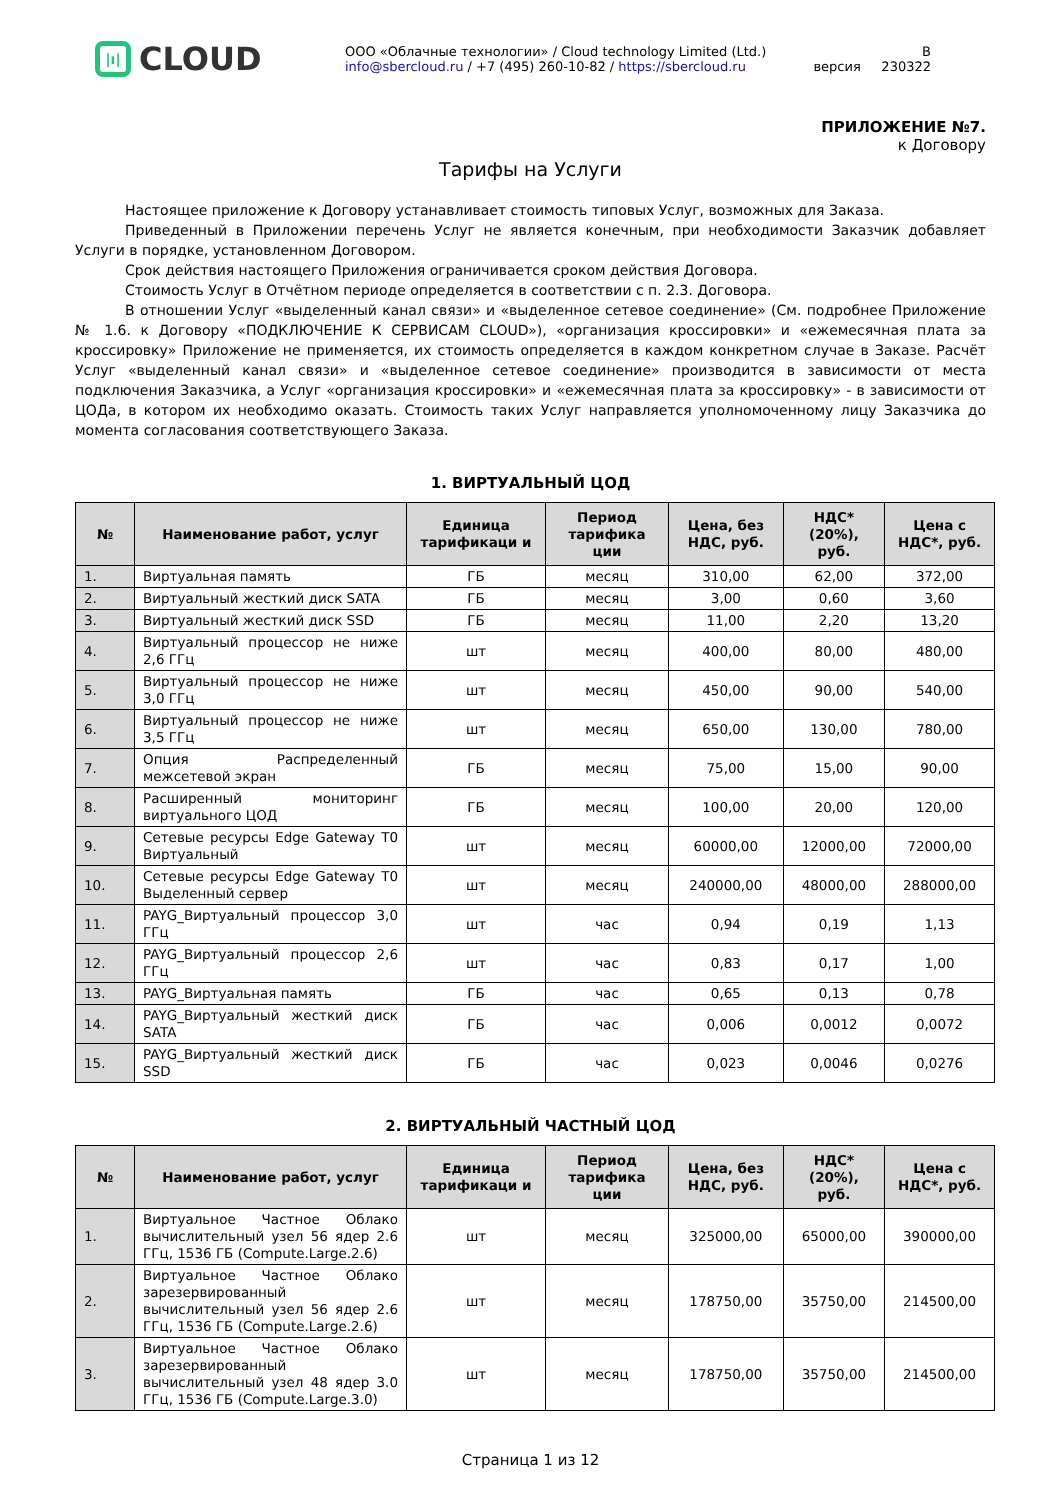|ı|
CLOUD
ООО «Облачные технологии» / Cloud technology Limited (Ltd.)
info@sbercloud.ru / +7 (495) 260-10-82 / https://sbercloud.ru
В
версия 230322
ПРИЛОЖЕНИЕ №7.
к Договору
Тарифы на Услуги
Настоящее приложение к Договору устанавливает стоимость типовых Услуг, возможных для Заказа.
Приведенный в Приложении перечень Услуг не является конечным, при необходимости Заказчик добавляет Услуги в порядке, установленном Договором.
Срок действия настоящего Приложения ограничивается сроком действия Договора.
Стоимость Услуг в Отчётном периоде определяется в соответствии с п. 2.3. Договора.
В отношении Услуг «выделенный канал связи» и «выделенное сетевое соединение» (См. подробнее Приложение № 1.6. к Договору «ПОДКЛЮЧЕНИЕ К СЕРВИСАМ CLOUD»), «организация кроссировки» и «ежемесячная плата за кроссировку» Приложение не применяется, их стоимость определяется в каждом конкретном случае в Заказе. Расчёт Услуг «выделенный канал связи» и «выделенное сетевое соединение» производится в зависимости от места подключения Заказчика, а Услуг «организация кроссировки» и «ежемесячная плата за кроссировку» - в зависимости от ЦОДа, в котором их необходимо оказать. Стоимость таких Услуг направляется уполномоченному лицу Заказчика до момента согласования соответствующего Заказа.
1. ВИРТУАЛЬНЫЙ ЦОД
| № | Наименование работ, услуг | Единица тарификаци и | Период тарифика ции | Цена, без НДС, руб. | НДС* (20%), руб. | Цена с НДС*, руб. |
| --- | --- | --- | --- | --- | --- | --- |
| 1. | Виртуальная память | ГБ | месяц | 310,00 | 62,00 | 372,00 |
| 2. | Виртуальный жесткий диск SATA | ГБ | месяц | 3,00 | 0,60 | 3,60 |
| 3. | Виртуальный жесткий диск SSD | ГБ | месяц | 11,00 | 2,20 | 13,20 |
| 4. | Виртуальный процессор не ниже 2,6 ГГц | шт | месяц | 400,00 | 80,00 | 480,00 |
| 5. | Виртуальный процессор не ниже 3,0 ГГц | шт | месяц | 450,00 | 90,00 | 540,00 |
| 6. | Виртуальный процессор не ниже 3,5 ГГц | шт | месяц | 650,00 | 130,00 | 780,00 |
| 7. | Опция Распределенный межсетевой экран | ГБ | месяц | 75,00 | 15,00 | 90,00 |
| 8. | Расширенный мониторинг виртуального ЦОД | ГБ | месяц | 100,00 | 20,00 | 120,00 |
| 9. | Сетевые ресурсы Edge Gateway T0 Виртуальный | шт | месяц | 60000,00 | 12000,00 | 72000,00 |
| 10. | Сетевые ресурсы Edge Gateway T0 Выделенный сервер | шт | месяц | 240000,00 | 48000,00 | 288000,00 |
| 11. | PAYG_Виртуальный процессор 3,0 ГГц | шт | час | 0,94 | 0,19 | 1,13 |
| 12. | PAYG_Виртуальный процессор 2,6 ГГц | шт | час | 0,83 | 0,17 | 1,00 |
| 13. | PAYG_Виртуальная память | ГБ | час | 0,65 | 0,13 | 0,78 |
| 14. | PAYG_Виртуальный жесткий диск SATA | ГБ | час | 0,006 | 0,0012 | 0,0072 |
| 15. | PAYG_Виртуальный жесткий диск SSD | ГБ | час | 0,023 | 0,0046 | 0,0276 |
2. ВИРТУАЛЬНЫЙ ЧАСТНЫЙ ЦОД
| № | Наименование работ, услуг | Единица тарификаци и | Период тарифика ции | Цена, без НДС, руб. | НДС* (20%), руб. | Цена с НДС*, руб. |
| --- | --- | --- | --- | --- | --- | --- |
| 1. | Виртуальное Частное Облако вычислительный узел 56 ядер 2.6 ГГц, 1536 ГБ (Compute.Large.2.6) | шт | месяц | 325000,00 | 65000,00 | 390000,00 |
| 2. | Виртуальное Частное Облако зарезервированный вычислительный узел 56 ядер 2.6 ГГц, 1536 ГБ (Compute.Large.2.6) | шт | месяц | 178750,00 | 35750,00 | 214500,00 |
| 3. | Виртуальное Частное Облако зарезервированный вычислительный узел 48 ядер 3.0 ГГц, 1536 ГБ (Compute.Large.3.0) | шт | месяц | 178750,00 | 35750,00 | 214500,00 |
Страница 1 из 12